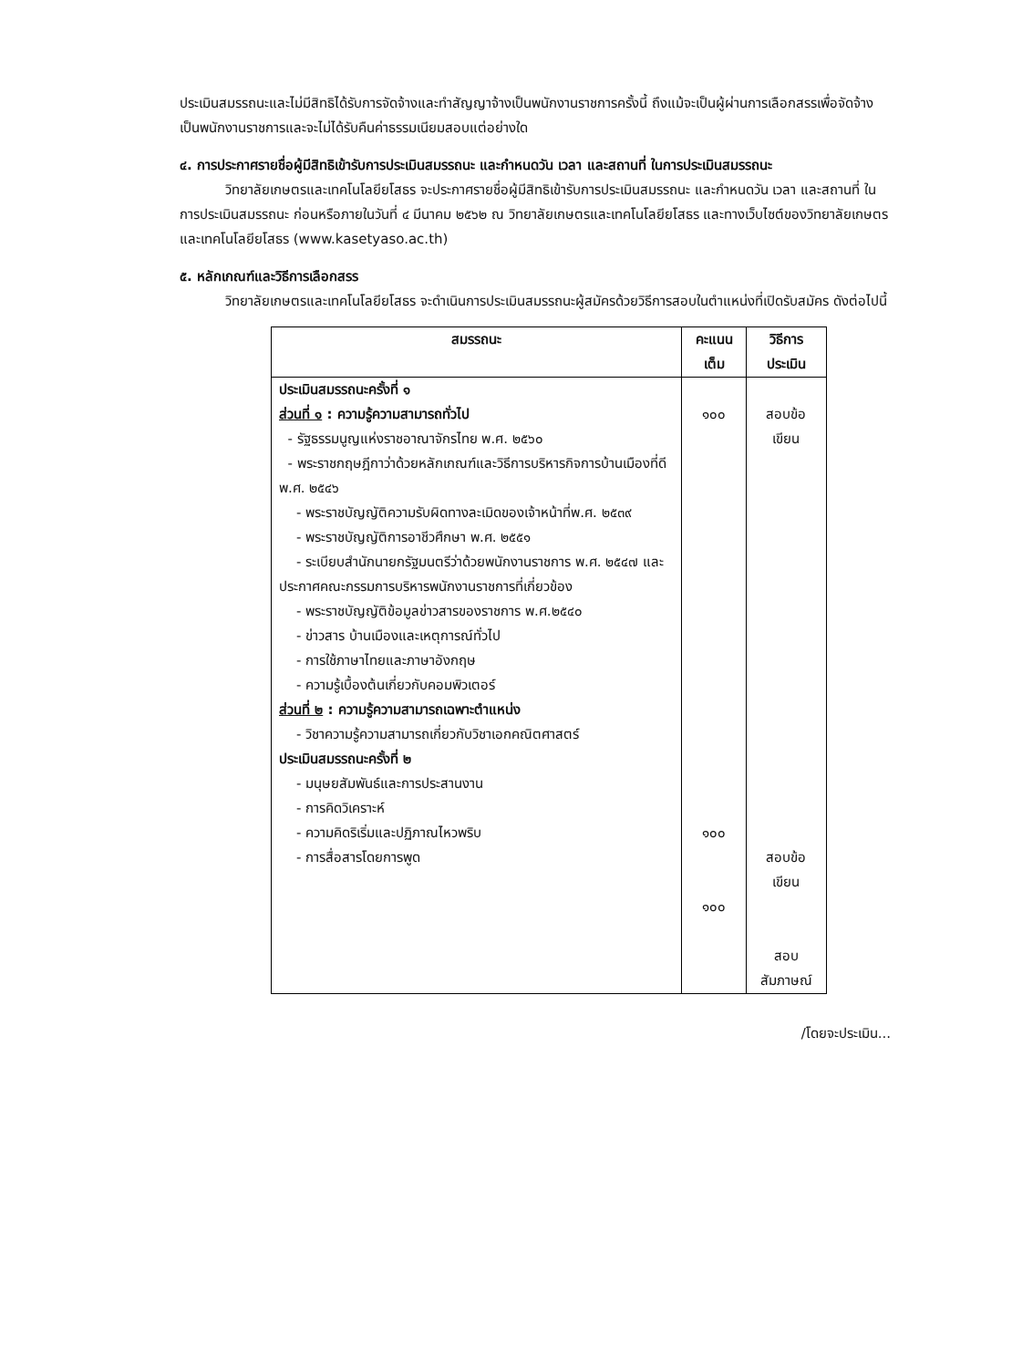ประเมินสมรรถนะและไม่มีสิทธิได้รับการจัดจ้างและทำสัญญาจ้างเป็นพนักงานราชการครั้งนี้ ถึงแม้จะเป็นผู้ผ่านการเลือกสรรเพื่อจัดจ้างเป็นพนักงานราชการและจะไม่ได้รับคืนค่าธรรมเนียมสอบแต่อย่างใด
๔. การประกาศรายชื่อผู้มีสิทธิเข้ารับการประเมินสมรรถนะ และกำหนดวัน เวลา และสถานที่ ในการประเมินสมรรถนะ
วิทยาลัยเกษตรและเทคโนโลยียโสธร จะประกาศรายชื่อผู้มีสิทธิเข้ารับการประเมินสมรรถนะ และกำหนดวัน เวลา และสถานที่ ในการประเมินสมรรถนะ ก่อนหรือภายในวันที่ ๔ มีนาคม ๒๕๖๒ ณ วิทยาลัยเกษตรและเทคโนโลยียโสธร และทางเว็บไซต์ของวิทยาลัยเกษตรและเทคโนโลยียโสธร (www.kasetyaso.ac.th)
๕. หลักเกณฑ์และวิธีการเลือกสรร
วิทยาลัยเกษตรและเทคโนโลยียโสธร จะดำเนินการประเมินสมรรถนะผู้สมัครด้วยวิธีการสอบในตำแหน่งที่เปิดรับสมัคร ดังต่อไปนี้
| สมรรถนะ | คะแนนเต็ม | วิธีการประเมิน |
| --- | --- | --- |
| ประเมินสมรรถนะครั้งที่ ๑ ส่วนที่ ๑ : ความรู้ความสามารถทั่วไป - รัฐธรรมนูญแห่งราชอาณาจักรไทย พ.ศ. ๒๕๖๐ - พระราชกฤษฎีกาว่าด้วยหลักเกณฑ์และวิธีการบริหารกิจการบ้านเมืองที่ดี พ.ศ. ๒๕๔๖ - พระราชบัญญัติความรับผิดทางละเมิดของเจ้าหน้าที่พ.ศ. ๒๕๓๙ - พระราชบัญญัติการอาชีวศึกษา พ.ศ. ๒๕๕๑ - ระเบียบสำนักนายกรัฐมนตรีว่าด้วยพนักงานราชการ พ.ศ. ๒๕๔๗ และประกาศคณะกรรมการบริหารพนักงานราชการที่เกี่ยวข้อง - พระราชบัญญัติข้อมูลข่าวสารของราชการ พ.ศ.๒๕๔๐ - ข่าวสาร บ้านเมืองและเหตุการณ์ทั่วไป - การใช้ภาษาไทยและภาษาอังกฤษ - ความรู้เบื้องต้นเกี่ยวกับคอมพิวเตอร์ ส่วนที่ ๒ : ความรู้ความสามารถเฉพาะตำแหน่ง - วิชาความรู้ความสามารถเกี่ยวกับวิชาเอกคณิตศาสตร์ ประเมินสมรรถนะครั้งที่ ๒ - มนุษยสัมพันธ์และการประสานงาน - การคิดวิเคราะห์ - ความคิดริเริ่มและปฏิภาณไหวพริบ - การสื่อสารโดยการพูด | ๑๐๐ ๑๐๐ ๑๐๐ | สอบข้อเขียน สอบข้อเขียน สอบสัมภาษณ์ |
/โดยจะประเมิน...